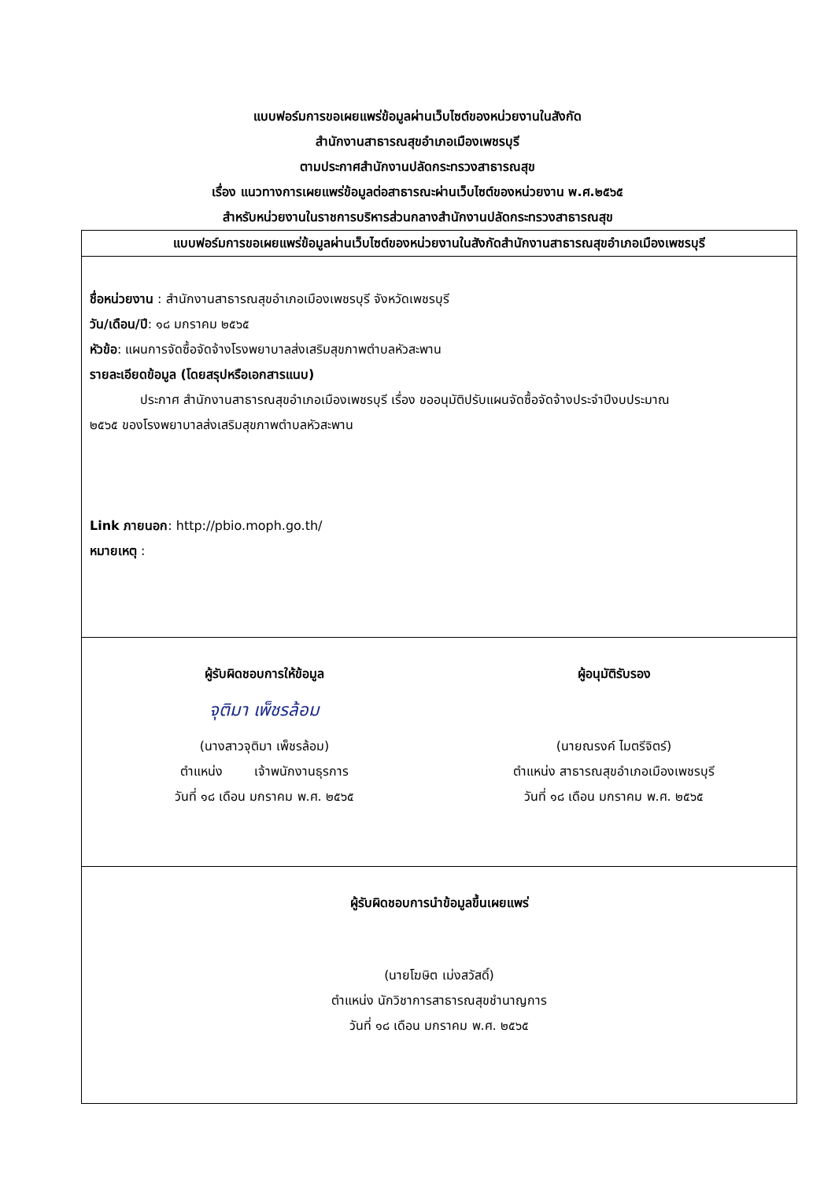แบบฟอร์มการขอเผยแพร่ข้อมูลผ่านเว็บไซต์ของหน่วยงานในสังกัด
สำนักงานสาธารณสุขอำเภอเมืองเพชรบุรี
ตามประกาศสำนักงานปลัดกระทรวงสาธารณสุข
เรื่อง แนวทางการเผยแพร่ข้อมูลต่อสาธารณะผ่านเว็บไซต์ของหน่วยงาน พ.ศ.๒๕๖๕
สำหรับหน่วยงานในราชการบริหารส่วนกลางสำนักงานปลัดกระทรวงสาธารณสุข
| แบบฟอร์มการขอเผยแพร่ข้อมูลผ่านเว็บไซต์ของหน่วยงานในสังกัดสำนักงานสาธารณสุขอำเภอเมืองเพชรบุรี |
| --- |
| ชื่อหน่วยงาน : สำนักงานสาธารณสุขอำเภอเมืองเพชรบุรี จังหวัดเพชรบุรี วัน/เดือน/ปี : ๑๘ มกราคม ๒๕๖๕ หัวข้อ : แผนการจัดซื้อจัดจ้างโรงพยาบาลส่งเสริมสุขภาพตำบลหัวสะพาน รายละเอียดข้อมูล (โดยสรุปหรือเอกสารแนบ) ประกาศ สำนักงานสาธารณสุขอำเภอเมืองเพชรบุรี เรื่อง ขออนุมัติปรับแผนจัดซื้อจัดจ้างประจำปีงบประมาณ ๒๕๖๕ ของโรงพยาบาลส่งเสริมสุขภาพตำบลหัวสะพาน Link ภายนอก : http://pbio.moph.go.th/ หมายเหตุ : |
| ผู้รับผิดชอบการให้ข้อมูล จุติมา เพ็ชรล้อม (นางสาวจุติมา เพ็ชรล้อม) ตำแหน่ง เจ้าพนักงานธุรการ วันที่ ๑๘ เดือน มกราคม พ.ศ. ๒๕๖๕ ผู้อนุมัติรับรอง (นายณรงค์ ไมตรีจิตร์) ตำแหน่ง สาธารณสุขอำเภอเมืองเพชรบุรี วันที่ ๑๘ เดือน มกราคม พ.ศ. ๒๕๖๕ |
| ผู้รับผิดชอบการนำข้อมูลขึ้นเผยแพร่ (นายโฆษิต เม่งสวัสดิ์) ตำแหน่ง นักวิชาการสาธารณสุขชำนาญการ วันที่ ๑๘ เดือน มกราคม พ.ศ. ๒๕๖๕ |